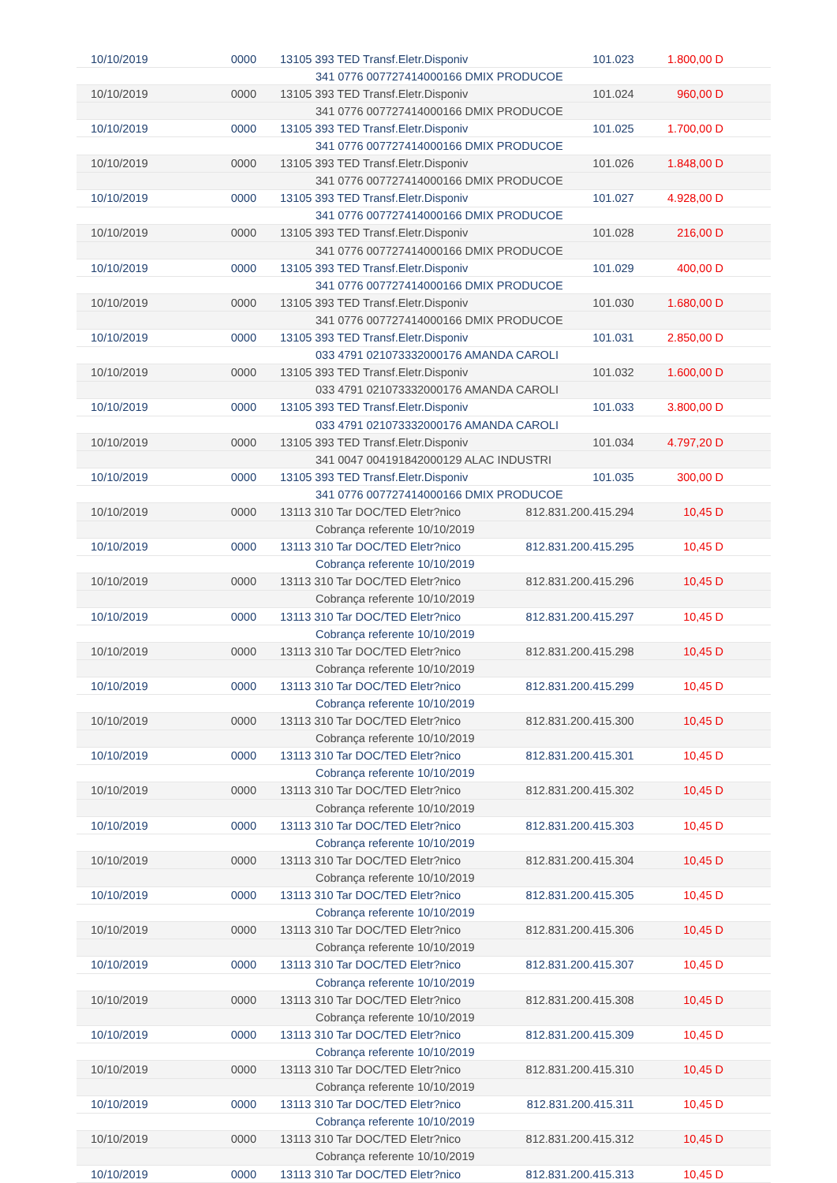| 10/10/2019 | 0000 | 13105 393 TED Transf.Eletr.Disponiv | 101.023 | 1.800,00 D |
| | | 341 0776 007727414000166 DMIX PRODUCOE | | |
| 10/10/2019 | 0000 | 13105 393 TED Transf.Eletr.Disponiv | 101.024 | 960,00 D |
| | | 341 0776 007727414000166 DMIX PRODUCOE | | |
| 10/10/2019 | 0000 | 13105 393 TED Transf.Eletr.Disponiv | 101.025 | 1.700,00 D |
| | | 341 0776 007727414000166 DMIX PRODUCOE | | |
| 10/10/2019 | 0000 | 13105 393 TED Transf.Eletr.Disponiv | 101.026 | 1.848,00 D |
| | | 341 0776 007727414000166 DMIX PRODUCOE | | |
| 10/10/2019 | 0000 | 13105 393 TED Transf.Eletr.Disponiv | 101.027 | 4.928,00 D |
| | | 341 0776 007727414000166 DMIX PRODUCOE | | |
| 10/10/2019 | 0000 | 13105 393 TED Transf.Eletr.Disponiv | 101.028 | 216,00 D |
| | | 341 0776 007727414000166 DMIX PRODUCOE | | |
| 10/10/2019 | 0000 | 13105 393 TED Transf.Eletr.Disponiv | 101.029 | 400,00 D |
| | | 341 0776 007727414000166 DMIX PRODUCOE | | |
| 10/10/2019 | 0000 | 13105 393 TED Transf.Eletr.Disponiv | 101.030 | 1.680,00 D |
| | | 341 0776 007727414000166 DMIX PRODUCOE | | |
| 10/10/2019 | 0000 | 13105 393 TED Transf.Eletr.Disponiv | 101.031 | 2.850,00 D |
| | | 033 4791 021073332000176 AMANDA CAROLI | | |
| 10/10/2019 | 0000 | 13105 393 TED Transf.Eletr.Disponiv | 101.032 | 1.600,00 D |
| | | 033 4791 021073332000176 AMANDA CAROLI | | |
| 10/10/2019 | 0000 | 13105 393 TED Transf.Eletr.Disponiv | 101.033 | 3.800,00 D |
| | | 033 4791 021073332000176 AMANDA CAROLI | | |
| 10/10/2019 | 0000 | 13105 393 TED Transf.Eletr.Disponiv | 101.034 | 4.797,20 D |
| | | 341 0047 004191842000129 ALAC INDUSTRI | | |
| 10/10/2019 | 0000 | 13105 393 TED Transf.Eletr.Disponiv | 101.035 | 300,00 D |
| | | 341 0776 007727414000166 DMIX PRODUCOE | | |
| 10/10/2019 | 0000 | 13113 310 Tar DOC/TED Eletr?nico | 812.831.200.415.294 | 10,45 D |
| | | Cobrança referente 10/10/2019 | | |
| 10/10/2019 | 0000 | 13113 310 Tar DOC/TED Eletr?nico | 812.831.200.415.295 | 10,45 D |
| | | Cobrança referente 10/10/2019 | | |
| 10/10/2019 | 0000 | 13113 310 Tar DOC/TED Eletr?nico | 812.831.200.415.296 | 10,45 D |
| | | Cobrança referente 10/10/2019 | | |
| 10/10/2019 | 0000 | 13113 310 Tar DOC/TED Eletr?nico | 812.831.200.415.297 | 10,45 D |
| | | Cobrança referente 10/10/2019 | | |
| 10/10/2019 | 0000 | 13113 310 Tar DOC/TED Eletr?nico | 812.831.200.415.298 | 10,45 D |
| | | Cobrança referente 10/10/2019 | | |
| 10/10/2019 | 0000 | 13113 310 Tar DOC/TED Eletr?nico | 812.831.200.415.299 | 10,45 D |
| | | Cobrança referente 10/10/2019 | | |
| 10/10/2019 | 0000 | 13113 310 Tar DOC/TED Eletr?nico | 812.831.200.415.300 | 10,45 D |
| | | Cobrança referente 10/10/2019 | | |
| 10/10/2019 | 0000 | 13113 310 Tar DOC/TED Eletr?nico | 812.831.200.415.301 | 10,45 D |
| | | Cobrança referente 10/10/2019 | | |
| 10/10/2019 | 0000 | 13113 310 Tar DOC/TED Eletr?nico | 812.831.200.415.302 | 10,45 D |
| | | Cobrança referente 10/10/2019 | | |
| 10/10/2019 | 0000 | 13113 310 Tar DOC/TED Eletr?nico | 812.831.200.415.303 | 10,45 D |
| | | Cobrança referente 10/10/2019 | | |
| 10/10/2019 | 0000 | 13113 310 Tar DOC/TED Eletr?nico | 812.831.200.415.304 | 10,45 D |
| | | Cobrança referente 10/10/2019 | | |
| 10/10/2019 | 0000 | 13113 310 Tar DOC/TED Eletr?nico | 812.831.200.415.305 | 10,45 D |
| | | Cobrança referente 10/10/2019 | | |
| 10/10/2019 | 0000 | 13113 310 Tar DOC/TED Eletr?nico | 812.831.200.415.306 | 10,45 D |
| | | Cobrança referente 10/10/2019 | | |
| 10/10/2019 | 0000 | 13113 310 Tar DOC/TED Eletr?nico | 812.831.200.415.307 | 10,45 D |
| | | Cobrança referente 10/10/2019 | | |
| 10/10/2019 | 0000 | 13113 310 Tar DOC/TED Eletr?nico | 812.831.200.415.308 | 10,45 D |
| | | Cobrança referente 10/10/2019 | | |
| 10/10/2019 | 0000 | 13113 310 Tar DOC/TED Eletr?nico | 812.831.200.415.309 | 10,45 D |
| | | Cobrança referente 10/10/2019 | | |
| 10/10/2019 | 0000 | 13113 310 Tar DOC/TED Eletr?nico | 812.831.200.415.310 | 10,45 D |
| | | Cobrança referente 10/10/2019 | | |
| 10/10/2019 | 0000 | 13113 310 Tar DOC/TED Eletr?nico | 812.831.200.415.311 | 10,45 D |
| | | Cobrança referente 10/10/2019 | | |
| 10/10/2019 | 0000 | 13113 310 Tar DOC/TED Eletr?nico | 812.831.200.415.312 | 10,45 D |
| | | Cobrança referente 10/10/2019 | | |
| 10/10/2019 | 0000 | 13113 310 Tar DOC/TED Eletr?nico | 812.831.200.415.313 | 10,45 D |